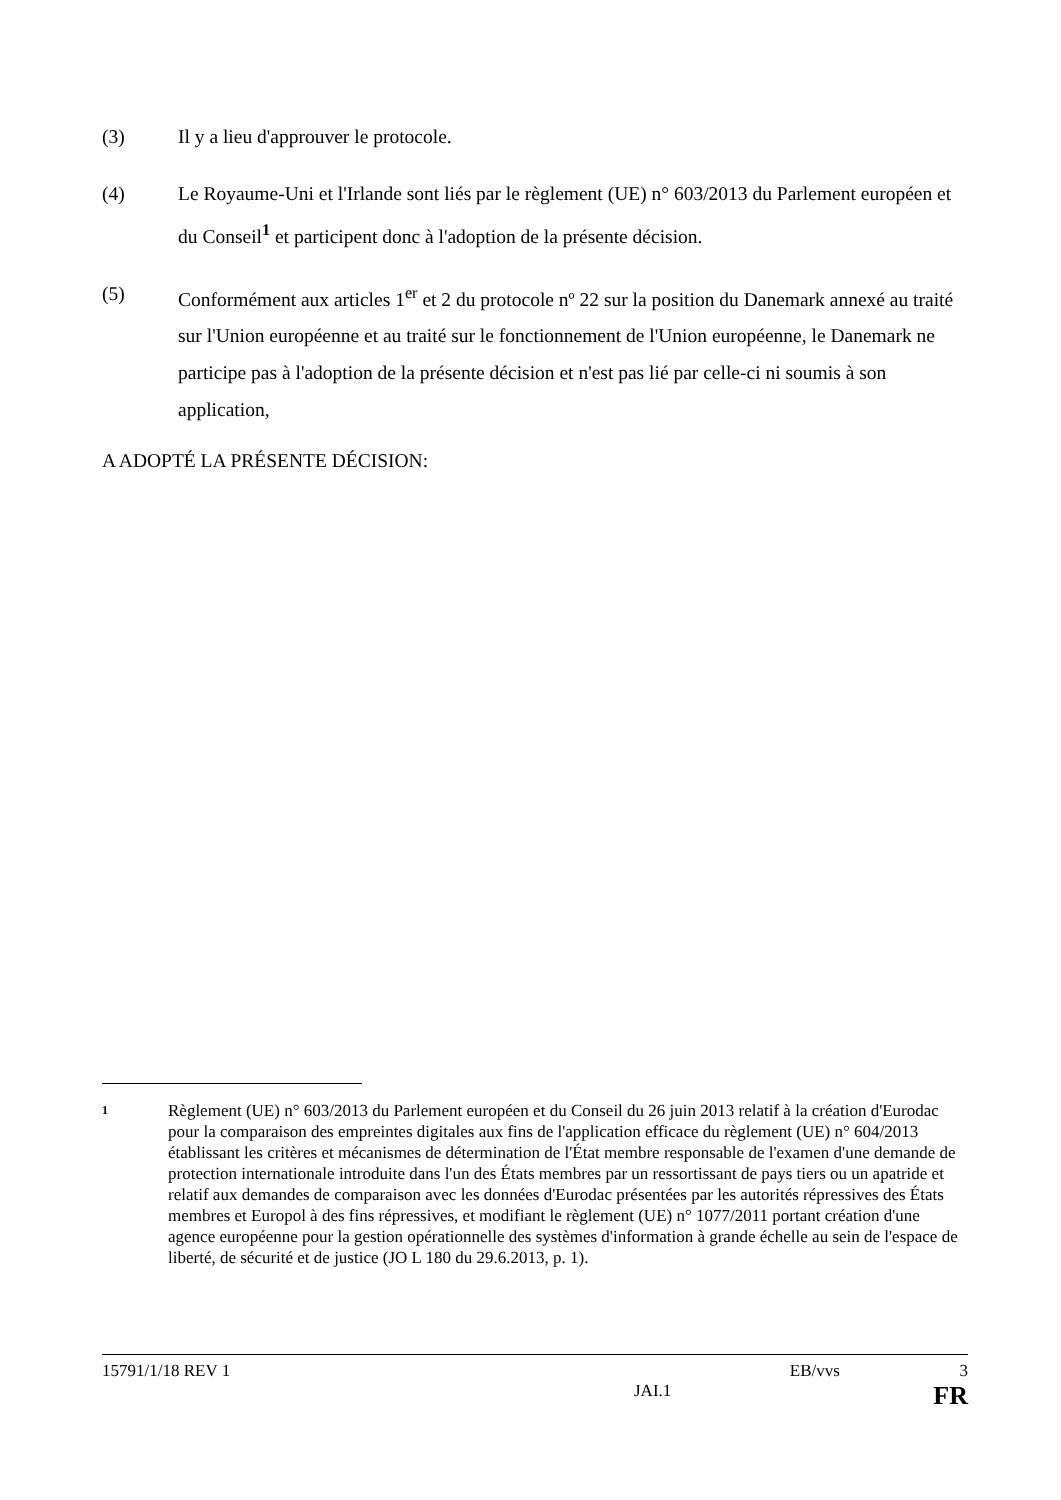(3) Il y a lieu d'approuver le protocole.
(4) Le Royaume-Uni et l'Irlande sont liés par le règlement (UE) n° 603/2013 du Parlement européen et du Conseil<sup>1</sup> et participent donc à l'adoption de la présente décision.
(5) Conformément aux articles 1<sup>er</sup> et 2 du protocole nº 22 sur la position du Danemark annexé au traité sur l'Union européenne et au traité sur le fonctionnement de l'Union européenne, le Danemark ne participe pas à l'adoption de la présente décision et n'est pas lié par celle-ci ni soumis à son application,
A ADOPTÉ LA PRÉSENTE DÉCISION:
1
Règlement (UE) n° 603/2013 du Parlement européen et du Conseil du 26 juin 2013 relatif à la création d'Eurodac pour la comparaison des empreintes digitales aux fins de l'application efficace du règlement (UE) n° 604/2013 établissant les critères et mécanismes de détermination de l'État membre responsable de l'examen d'une demande de protection internationale introduite dans l'un des États membres par un ressortissant de pays tiers ou un apatride et relatif aux demandes de comparaison avec les données d'Eurodac présentées par les autorités répressives des États membres et Europol à des fins répressives, et modifiant le règlement (UE) n° 1077/2011 portant création d'une agence européenne pour la gestion opérationnelle des systèmes d'information à grande échelle au sein de l'espace de liberté, de sécurité et de justice (JO L 180 du 29.6.2013, p. 1).
15791/1/18 REV 1 EB/vvs 3
JAI.1 FR